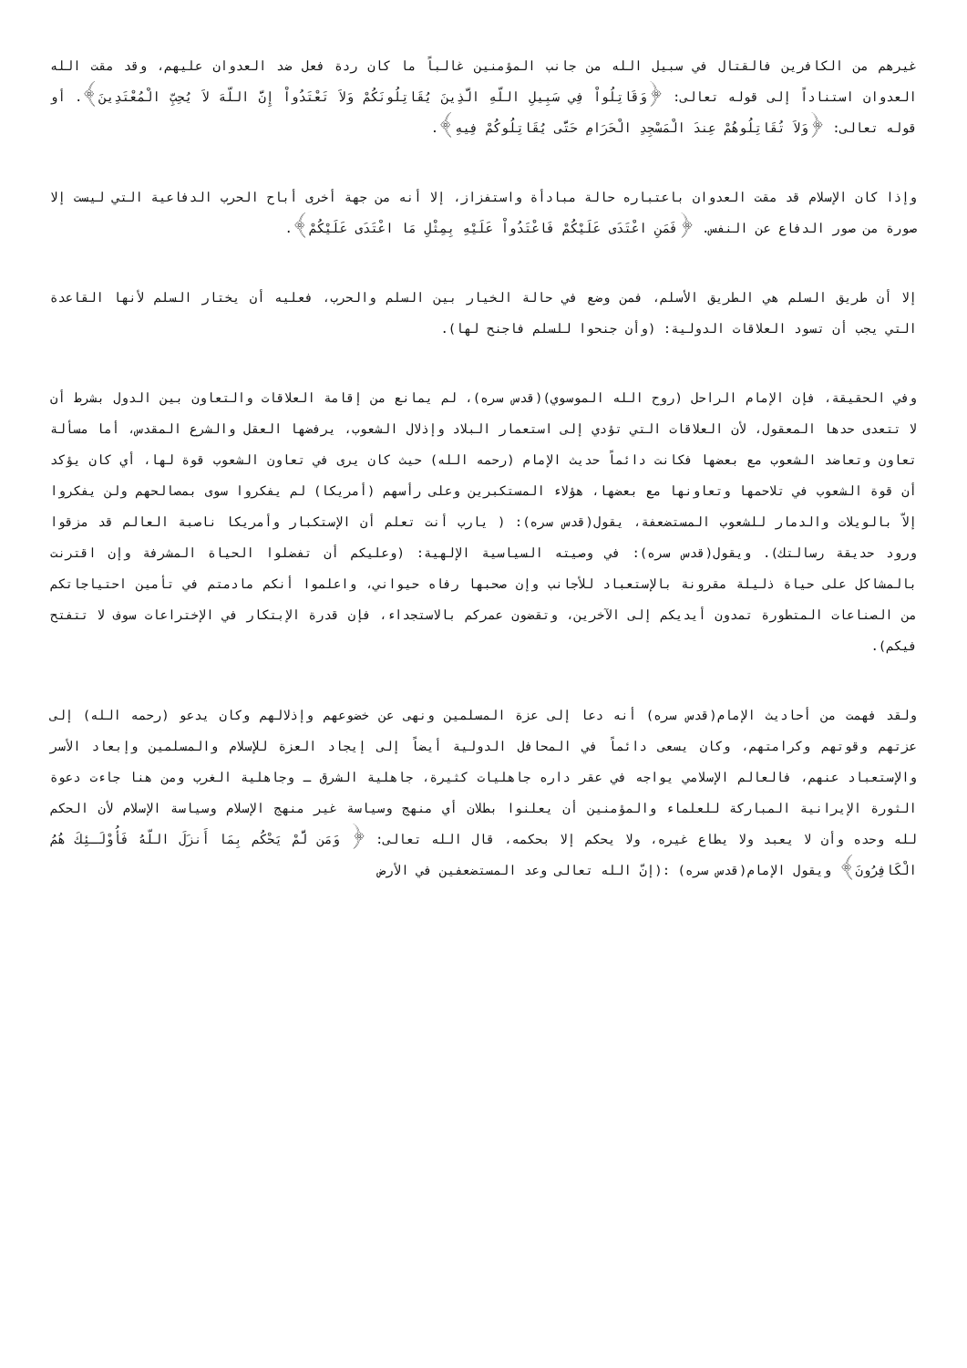غيرهم من الكافرين فالقتال في سبيل الله من جانب المؤمنين غالباً ما كان ردة فعل ضد العدوان عليهم، وقد مقت الله العدوان استناداً إلى قوله تعالى: ﴿وَقَاتِلُواْ فِي سَبِيلِ اللّهِ الَّذِينَ يُقَاتِلُونَكُمْ وَلاَ تَعْتَدُواْ إِنَّ اللّهَ لاَ يُحِبِّ الْمُعْتَدِينَ﴾. أو قوله تعالى: ﴿وَلاَ تُقَاتِلُوهُمْ عِندَ الْمَسْجِدِ الْحَرَامِ حَتَّى يُقَاتِلُوكُمْ فِيهِ﴾.
وإذا كان الإسلام قد مقت العدوان باعتباره حالة مبادأة واستفزاز، إلا أنه من جهة أخرى أباح الحرب الدفاعية التي ليست إلا صورة من صور الدفاع عن النفس. ﴿فَمَنِ اعْتَدَى عَلَيْكُمْ فَاعْتَدُواْ عَلَيْهِ بِمِثْلِ مَا اعْتَدَى عَلَيْكُمْ﴾.
إلا أن طريق السلم هي الطريق الأسلم، فمن وضع في حالة الخيار بين السلم والحرب، فعليه أن يختار السلم لأنها القاعدة التي يجب أن تسود العلاقات الدولية: (وأن جنحوا للسلم فاجنح لها).
وفي الحقيقة، فإن الإمام الراحل (روح الله الموسوي)(قدس سره)، لم يمانع من إقامة العلاقات والتعاون بين الدول بشرط أن لا تتعدى حدها المعقول، لأن العلاقات التي تؤدي إلى استعمار البلاد وإذلال الشعوب، يرفضها العقل والشرع المقدس، أما مسألة تعاون وتعاضد الشعوب مع بعضها فكانت دائماً حديث الإمام (رحمه الله) حيث كان يرى في تعاون الشعوب قوة لها، أي كان يؤكد أن قوة الشعوب في تلاحمها وتعاونها مع بعضها، هؤلاء المستكبرين وعلى رأسهم (أمريكا) لم يفكروا سوى بمصالحهم ولن يفكروا إلاّ بالويلات والدمار للشعوب المستضعفة، يقول(قدس سره): ( يارب أنت تعلم أن الإستكبار وأمريكا ناصبة العالم قد مزقوا ورود حديقة رسالتك). ويقول(قدس سره): في وصيته السياسية الإلهية: (وعليكم أن تفضلوا الحياة المشرفة وإن اقترنت بالمشاكل على حياة ذليلة مقرونة بالإستعباد للأجانب وإن صحبها رفاه حيواني، واعلموا أنكم مادمتم في تأمين احتياجاتكم من الصناعات المتطورة تمدون أيديكم إلى الآخرين، وتقضون عمركم بالاستجداء، فإن قدرة الإبتكار في الإختراعات سوف لا تتفتح فيكم).
ولقد فهمت من أحاديث الإمام(قدس سره) أنه دعا إلى عزة المسلمين ونهى عن خضوعهم وإذلالهم وكان يدعو (رحمه الله) إلى عزتهم وقوتهم وكرامتهم، وكان يسعى دائماً في المحافل الدولية أيضاً إلى إيجاد العزة للإسلام والمسلمين وإبعاد الأسر والإستعباد عنهم، فالعالم الإسلامي يواجه في عقر داره جاهليات كثيرة، جاهلية الشرق ـ وجاهلية الغرب ومن هنا جاءت دعوة الثورة الإيرانية المباركة للعلماء والمؤمنين أن يعلنوا بطلان أي منهج وسياسة غير منهج الإسلام وسياسة الإسلام لأن الحكم لله وحده وأن لا يعبد ولا يطاع غيره، ولا يحكم إلا بحكمه، قال الله تعالى: ﴿ وَمَن لَّمْ يَحْكُم بِمَا أَنزَلَ اللّهُ فَأُوْلَـئِكَ هُمُ الْكَافِرُونَ﴾ ويقول الإمام(قدس سره) :(إنّ الله تعالى وعد المستضعفين في الأرض